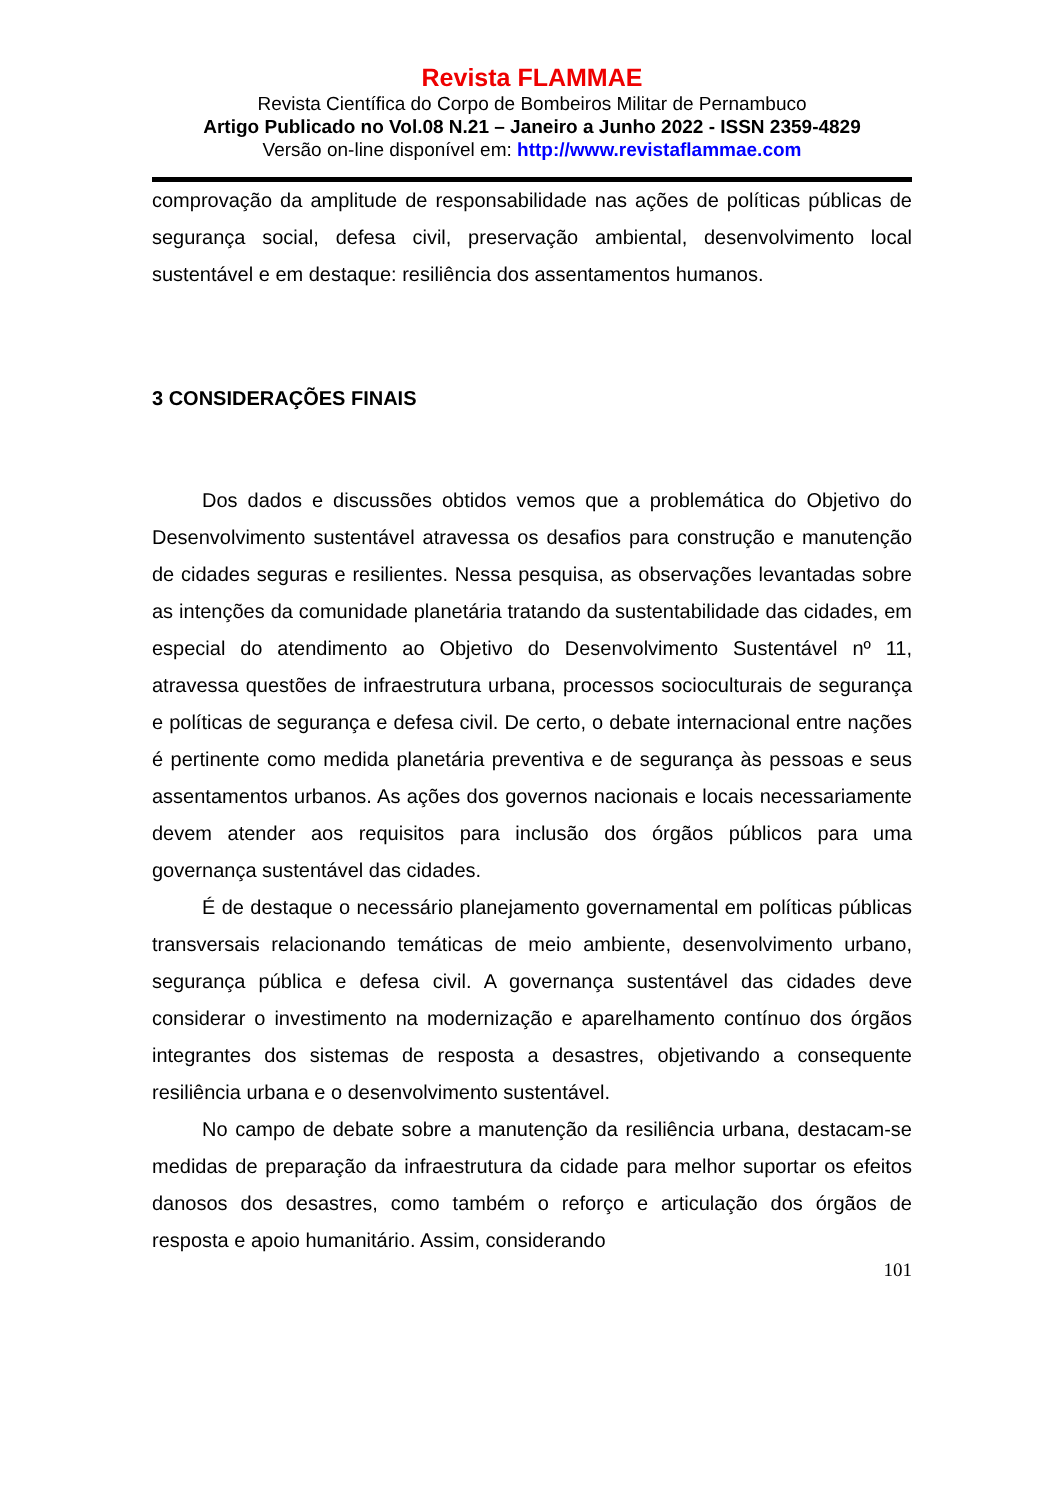Revista FLAMMAE
Revista Científica do Corpo de Bombeiros Militar de Pernambuco
Artigo Publicado no Vol.08 N.21 – Janeiro a Junho 2022 - ISSN 2359-4829
Versão on-line disponível em: http://www.revistaflammae.com
comprovação da amplitude de responsabilidade nas ações de políticas públicas de segurança social, defesa civil, preservação ambiental, desenvolvimento local sustentável e em destaque: resiliência dos assentamentos humanos.
3 CONSIDERAÇÕES FINAIS
Dos dados e discussões obtidos vemos que a problemática do Objetivo do Desenvolvimento sustentável atravessa os desafios para construção e manutenção de cidades seguras e resilientes. Nessa pesquisa, as observações levantadas sobre as intenções da comunidade planetária tratando da sustentabilidade das cidades, em especial do atendimento ao Objetivo do Desenvolvimento Sustentável nº 11, atravessa questões de infraestrutura urbana, processos socioculturais de segurança e políticas de segurança e defesa civil. De certo, o debate internacional entre nações é pertinente como medida planetária preventiva e de segurança às pessoas e seus assentamentos urbanos. As ações dos governos nacionais e locais necessariamente devem atender aos requisitos para inclusão dos órgãos públicos para uma governança sustentável das cidades.
É de destaque o necessário planejamento governamental em políticas públicas transversais relacionando temáticas de meio ambiente, desenvolvimento urbano, segurança pública e defesa civil. A governança sustentável das cidades deve considerar o investimento na modernização e aparelhamento contínuo dos órgãos integrantes dos sistemas de resposta a desastres, objetivando a consequente resiliência urbana e o desenvolvimento sustentável.
No campo de debate sobre a manutenção da resiliência urbana, destacam-se medidas de preparação da infraestrutura da cidade para melhor suportar os efeitos danosos dos desastres, como também o reforço e articulação dos órgãos de resposta e apoio humanitário. Assim, considerando
101